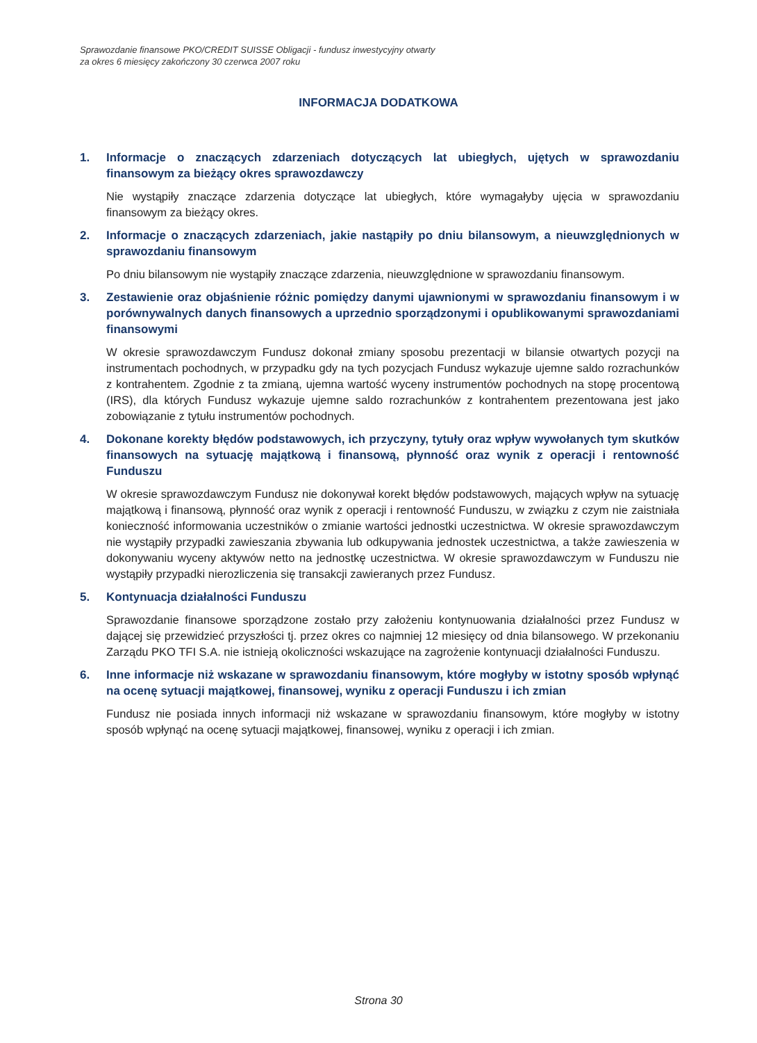Sprawozdanie finansowe PKO/CREDIT SUISSE Obligacji - fundusz inwestycyjny otwarty
za okres 6 miesięcy zakończony 30 czerwca 2007 roku
INFORMACJA DODATKOWA
1. Informacje o znaczących zdarzeniach dotyczących lat ubiegłych, ujętych w sprawozdaniu finansowym za bieżący okres sprawozdawczy
Nie wystąpiły znaczące zdarzenia dotyczące lat ubiegłych, które wymagałyby ujęcia w sprawozdaniu finansowym za bieżący okres.
2. Informacje o znaczących zdarzeniach, jakie nastąpiły po dniu bilansowym, a nieuwzględnionych w sprawozdaniu finansowym
Po dniu bilansowym nie wystąpiły znaczące zdarzenia, nieuwzględnione w sprawozdaniu finansowym.
3. Zestawienie oraz objaśnienie różnic pomiędzy danymi ujawnionymi w sprawozdaniu finansowym i w porównywalnych danych finansowych a uprzednio sporządzonymi i opublikowanymi sprawozdaniami finansowymi
W okresie sprawozdawczym Fundusz dokonał zmiany sposobu prezentacji w bilansie otwartych pozycji na instrumentach pochodnych, w przypadku gdy na tych pozycjach Fundusz wykazuje ujemne saldo rozrachunków z kontrahentem. Zgodnie z ta zmianą, ujemna wartość wyceny instrumentów pochodnych na stopę procentową (IRS), dla których Fundusz wykazuje ujemne saldo rozrachunków z kontrahentem prezentowana jest jako zobowiązanie z tytułu instrumentów pochodnych.
4. Dokonane korekty błędów podstawowych, ich przyczyny, tytuły oraz wpływ wywołanych tym skutków finansowych na sytuację majątkową i finansową, płynność oraz wynik z operacji i rentowność Funduszu
W okresie sprawozdawczym Fundusz nie dokonywał korekt błędów podstawowych, mających wpływ na sytuację majątkową i finansową, płynność oraz wynik z operacji i rentowność Funduszu, w związku z czym nie zaistniała konieczność informowania uczestników o zmianie wartości jednostki uczestnictwa. W okresie sprawozdawczym nie wystąpiły przypadki zawieszania zbywania lub odkupywania jednostek uczestnictwa, a także zawieszenia w dokonywaniu wyceny aktywów netto na jednostkę uczestnictwa. W okresie sprawozdawczym w Funduszu nie wystąpiły przypadki nierozliczenia się transakcji zawieranych przez Fundusz.
5. Kontynuacja działalności Funduszu
Sprawozdanie finansowe sporządzone zostało przy założeniu kontynuowania działalności przez Fundusz w dającej się przewidzieć przyszłości tj. przez okres co najmniej 12 miesięcy od dnia bilansowego. W przekonaniu Zarządu PKO TFI S.A. nie istnieją okoliczności wskazujące na zagrożenie kontynuacji działalności Funduszu.
6. Inne informacje niż wskazane w sprawozdaniu finansowym, które mogłyby w istotny sposób wpłynąć na ocenę sytuacji majątkowej, finansowej, wyniku z operacji Funduszu i ich zmian
Fundusz nie posiada innych informacji niż wskazane w sprawozdaniu finansowym, które mogłyby w istotny sposób wpłynąć na ocenę sytuacji majątkowej, finansowej, wyniku z operacji i ich zmian.
Strona 30